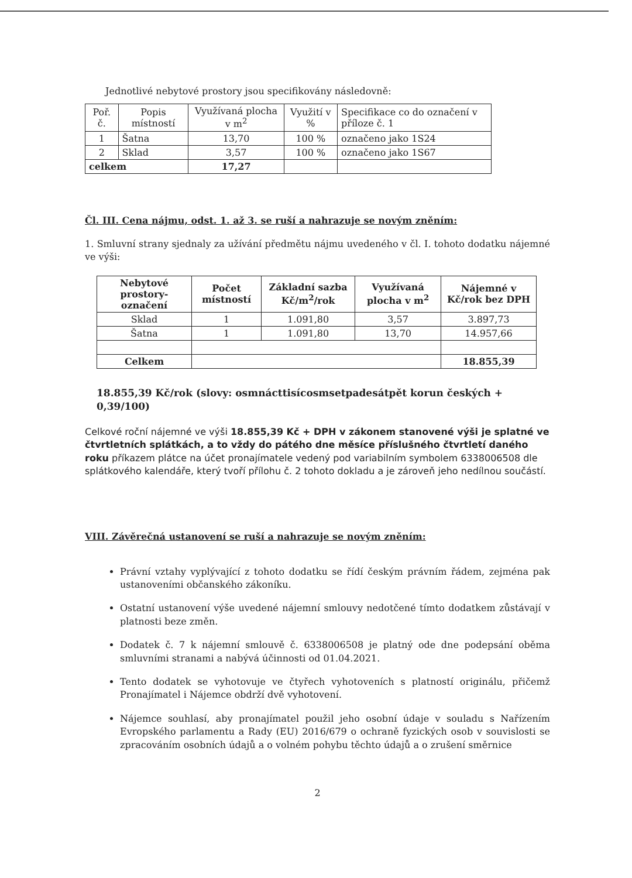Jednotlivé nebytové prostory jsou specifikovány následovně:
| Poř. č. | Popis místností | Využívaná plocha v m<sup>2</sup> | Využití v % | Specifikace co do označení v příloze č. 1 |
| --- | --- | --- | --- | --- |
| 1 | Šatna | 13,70 | 100 % | označeno jako 1S24 |
| 2 | Sklad | 3,57 | 100 % | označeno jako 1S67 |
| celkem | | 17,27 | | |
Čl. III. Cena nájmu, odst. 1. až 3. se ruší a nahrazuje se novým zněním:
1. Smluvní strany sjednaly za užívání předmětu nájmu uvedeného v čl. I. tohoto dodatku nájemné ve výši:
| Nebytové prostory-označení | Počet místností | Základní sazba Kč/m<sup>2</sup>/rok | Využívaná plocha v m<sup>2</sup> | Nájemné v Kč/rok bez DPH |
| --- | --- | --- | --- | --- |
| Sklad | 1 | 1.091,80 | 3,57 | 3.897,73 |
| Šatna | 1 | 1.091,80 | 13,70 | 14.957,66 |
| Celkem | | | | 18.855,39 |
18.855,39 Kč/rok (slovy: osmnácttisícosmsetpadesátpět korun českých + 0,39/100)
Celkové roční nájemné ve výši 18.855,39 Kč + DPH v zákonem stanovené výši je splatné ve čtvrtletních splátkách, a to vždy do pátého dne měsíce příslušného čtvrtletí daného roku příkazem plátce na účet pronajímatele vedený pod variabilním symbolem 6338006508 dle splátkového kalendáře, který tvoří přílohu č. 2 tohoto dokladu a je zároveň jeho nedílnou součástí.
VIII. Závěrečná ustanovení se ruší a nahrazuje se novým zněním:
Právní vztahy vyplývající z tohoto dodatku se řídí českým právním řádem, zejména pak ustanoveními občanského zákoníku.
Ostatní ustanovení výše uvedené nájemní smlouvy nedotčené tímto dodatkem zůstávají v platnosti beze změn.
Dodatek č. 7 k nájemní smlouvě č. 6338006508 je platný ode dne podepsání oběma smluvními stranami a nabývá účinnosti od 01.04.2021.
Tento dodatek se vyhotovuje ve čtyřech vyhotoveních s platností originálu, přičemž Pronajímatel i Nájemce obdrží dvě vyhotovení.
Nájemce souhlasí, aby pronajímatel použil jeho osobní údaje v souladu s Nařízením Evropského parlamentu a Rady (EU) 2016/679 o ochraně fyzických osob v souvislosti se zpracováním osobních údajů a o volném pohybu těchto údajů a o zrušení směrnice
2